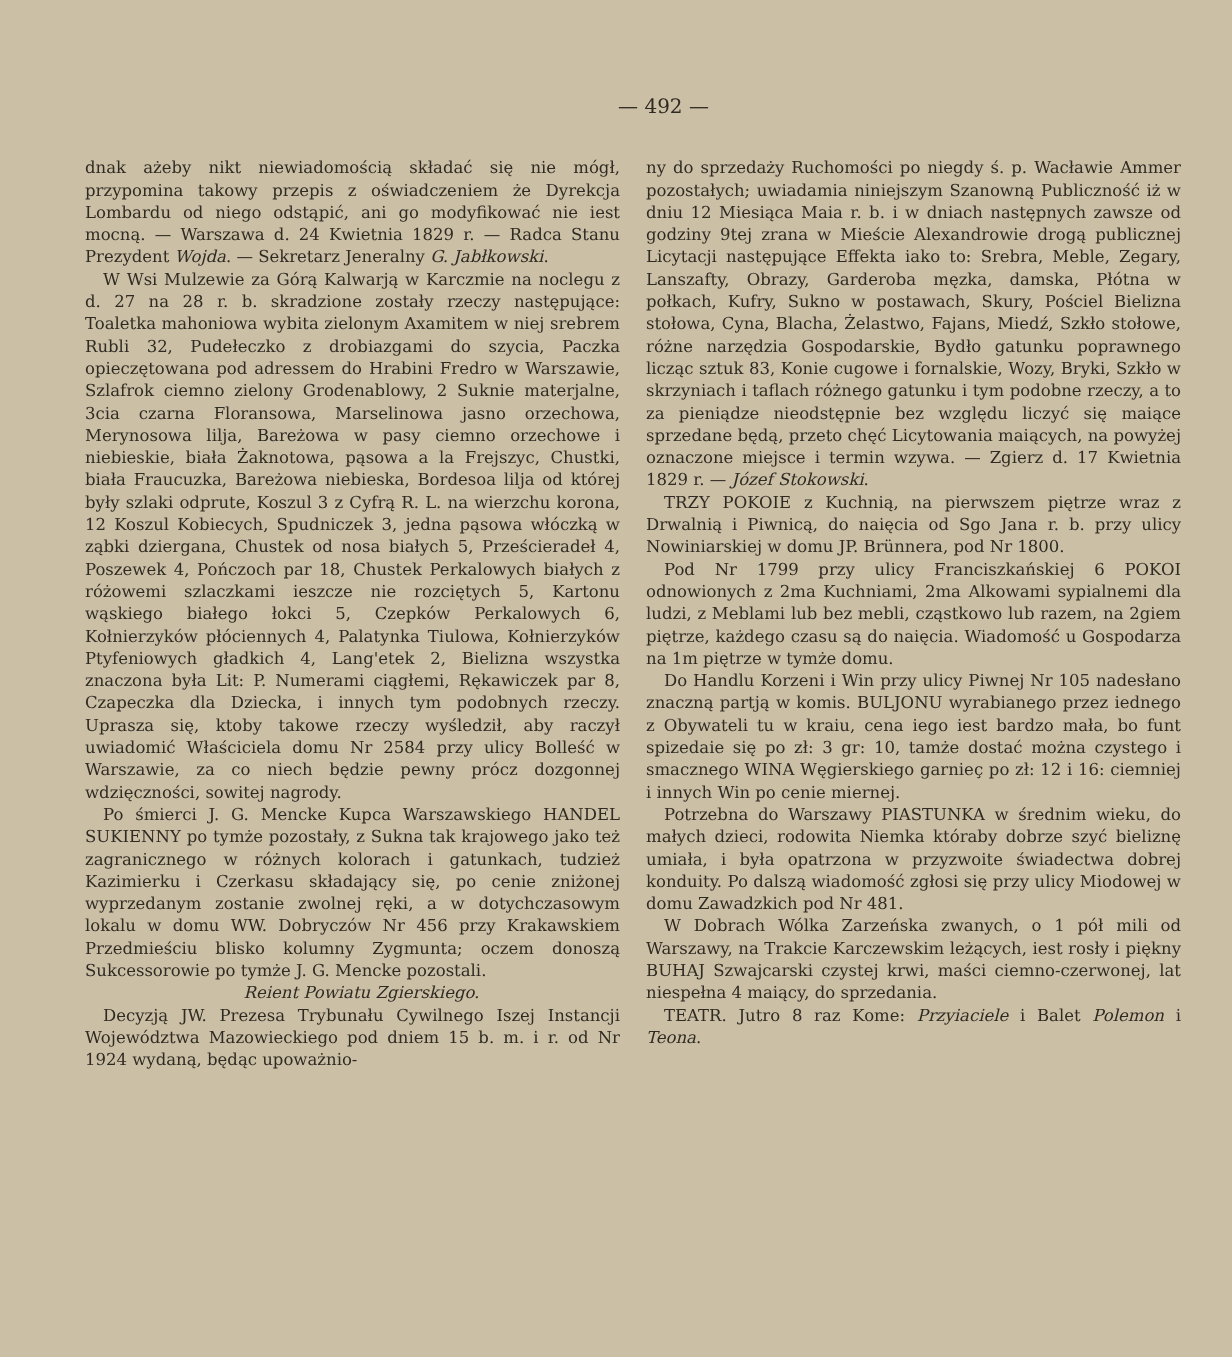— 492 —
dnak ażeby nikt niewiadomością składać się nie mógł, przypomina takowy przepis z oświadczeniem że Dyrekcja Lombardu od niego odstąpić, ani go modyfikować nie iest mocną. — Warszawa d. 24 Kwietnia 1829 r. — Radca Stanu Prezydent Wojda. — Sekretarz Jeneralny G. Jabłkowski.
W Wsi Mulzewie za Górą Kalwarją w Karczmie na noclegu z d. 27 na 28 r. b. skradzione zostały rzeczy następujące: Toaletka mahoniowa wybita zielonym Axamitem w niej srebrem Rubli 32, Pudełeczko z drobiazgami do szycia, Paczka opieczętowana pod adressem do Hrabini Fredro w Warszawie, Szlafrok ciemno zielony Grodenablowy, 2 Suknie materjalne, 3cia czarna Floransowa, Marselinowa jasno orzechowa, Merynosowa lilja, Bareżowa w pasy ciemno orzechowe i niebieskie, biała Żaknotowa, pąsowa a la Frejszyc, Chustki, biała Fraucuzka, Bareżowa niebieska, Bordesoa lilja od której były szlaki odprute, Koszul 3 z Cyfrą R. L. na wierzchu korona, 12 Koszul Kobiecych, Spudniczek 3, jedna pąsowa włóczką w ząbki dziergana, Chustek od nosa białych 5, Prześcieradeł 4, Poszewek 4, Pończoch par 18, Chustek Perkalowych białych z różowemi szlaczkami ieszcze nie rozciętych 5, Kartonu wąskiego białego łokci 5, Czepków Perkalowych 6, Kołnierzyków płóciennych 4, Palatynka Tiulowa, Kołnierzyków Ptyfeniowych gładkich 4, Lang'etek 2, Bielizna wszystka znaczona była Lit: P. Numerami ciągłemi, Rękawiczek par 8, Czapeczka dla Dziecka, i innych tym podobnych rzeczy. Uprasza się, ktoby takowe rzeczy wyśledził, aby raczył uwiadomić Właściciela domu Nr 2584 przy ulicy Bolleść w Warszawie, za co niech będzie pewny prócz dozgonnej wdzięczności, sowitej nagrody.
Po śmierci J. G. Mencke Kupca Warszawskiego HANDEL SUKIENNY po tymże pozostały, z Sukna tak krajowego jako też zagranicznego w różnych kolorach i gatunkach, tudzież Kazimierku i Czerkasu składający się, po cenie zniżonej wyprzedanym zostanie zwolnej ręki, a w dotychczasowym lokalu w domu WW. Dobryczów Nr 456 przy Krakawskiem Przedmieściu blisko kolumny Zygmunta; oczem donoszą Sukcessorowie po tymże J. G. Mencke pozostali.
Reient Powiatu Zgierskiego.
Decyzją JW. Prezesa Trybunału Cywilnego Iszej Instancji Województwa Mazowieckiego pod dniem 15 b. m. i r. od Nr 1924 wydaną, będąc upoważnio-
ny do sprzedaży Ruchomości po niegdy ś. p. Wacławie Ammer pozostałych; uwiadamia niniejszym Szanowną Publiczność iż w dniu 12 Miesiąca Maia r. b. i w dniach następnych zawsze od godziny 9tej zrana w Mieście Alexandrowie drogą publicznej Licytacji następujące Effekta iako to: Srebra, Meble, Zegary, Lanszafty, Obrazy, Garderoba męzka, damska, Płótna w połkach, Kufry, Sukno w postawach, Skury, Pościel Bielizna stołowa, Cyna, Blacha, Żelastwo, Fajans, Miedź, Szkło stołowe, różne narzędzia Gospodarskie, Bydło gatunku poprawnego licząc sztuk 83, Konie cugowe i fornalskie, Wozy, Bryki, Szkło w skrzyniach i taflach różnego gatunku i tym podobne rzeczy, a to za pieniądze nieodstępnie bez względu liczyć się maiące sprzedane będą, przeto chęć Licytowania maiących, na powyżej oznaczone miejsce i termin wzywa. — Zgierz d. 17 Kwietnia 1829 r. — Józef Stokowski.
TRZY POKOIE z Kuchnią, na pierwszem piętrze wraz z Drwalnią i Piwnicą, do naięcia od Sgo Jana r. b. przy ulicy Nowiniarskiej w domu JP. Brünnera, pod Nr 1800.
Pod Nr 1799 przy ulicy Franciszkańskiej 6 POKOI odnowionych z 2ma Kuchniami, 2ma Alkowami sypialnemi dla ludzi, z Meblami lub bez mebli, cząstkowo lub razem, na 2giem piętrze, każdego czasu są do naięcia. Wiadomość u Gospodarza na 1m piętrze w tymże domu.
Do Handlu Korzeni i Win przy ulicy Piwnej Nr 105 nadesłano znaczną partją w komis. BULJONU wyrabianego przez iednego z Obywateli tu w kraiu, cena iego iest bardzo mała, bo funt spizedaie się po zł: 3 gr: 10, tamże dostać można czystego i smacznego WINA Węgierskiego garnieç po zł: 12 i 16: ciemniej i innych Win po cenie miernej.
Potrzebna do Warszawy PIASTUNKA w średnim wieku, do małych dzieci, rodowita Niemka któraby dobrze szyć bieliznę umiała, i była opatrzona w przyzwoite świadectwa dobrej konduity. Po dalszą wiadomość zgłosi się przy ulicy Miodowej w domu Zawadzkich pod Nr 481.
W Dobrach Wólka Zarzeńska zwanych, o 1 pół mili od Warszawy, na Trakcie Karczewskim leżących, iest rosły i piękny BUHAJ Szwajcarski czystej krwi, maści ciemno-czerwonej, lat niespełna 4 maiący, do sprzedania.
TEATR. Jutro 8 raz Kome: Przyiaciele i Balet Polemon i Teona.